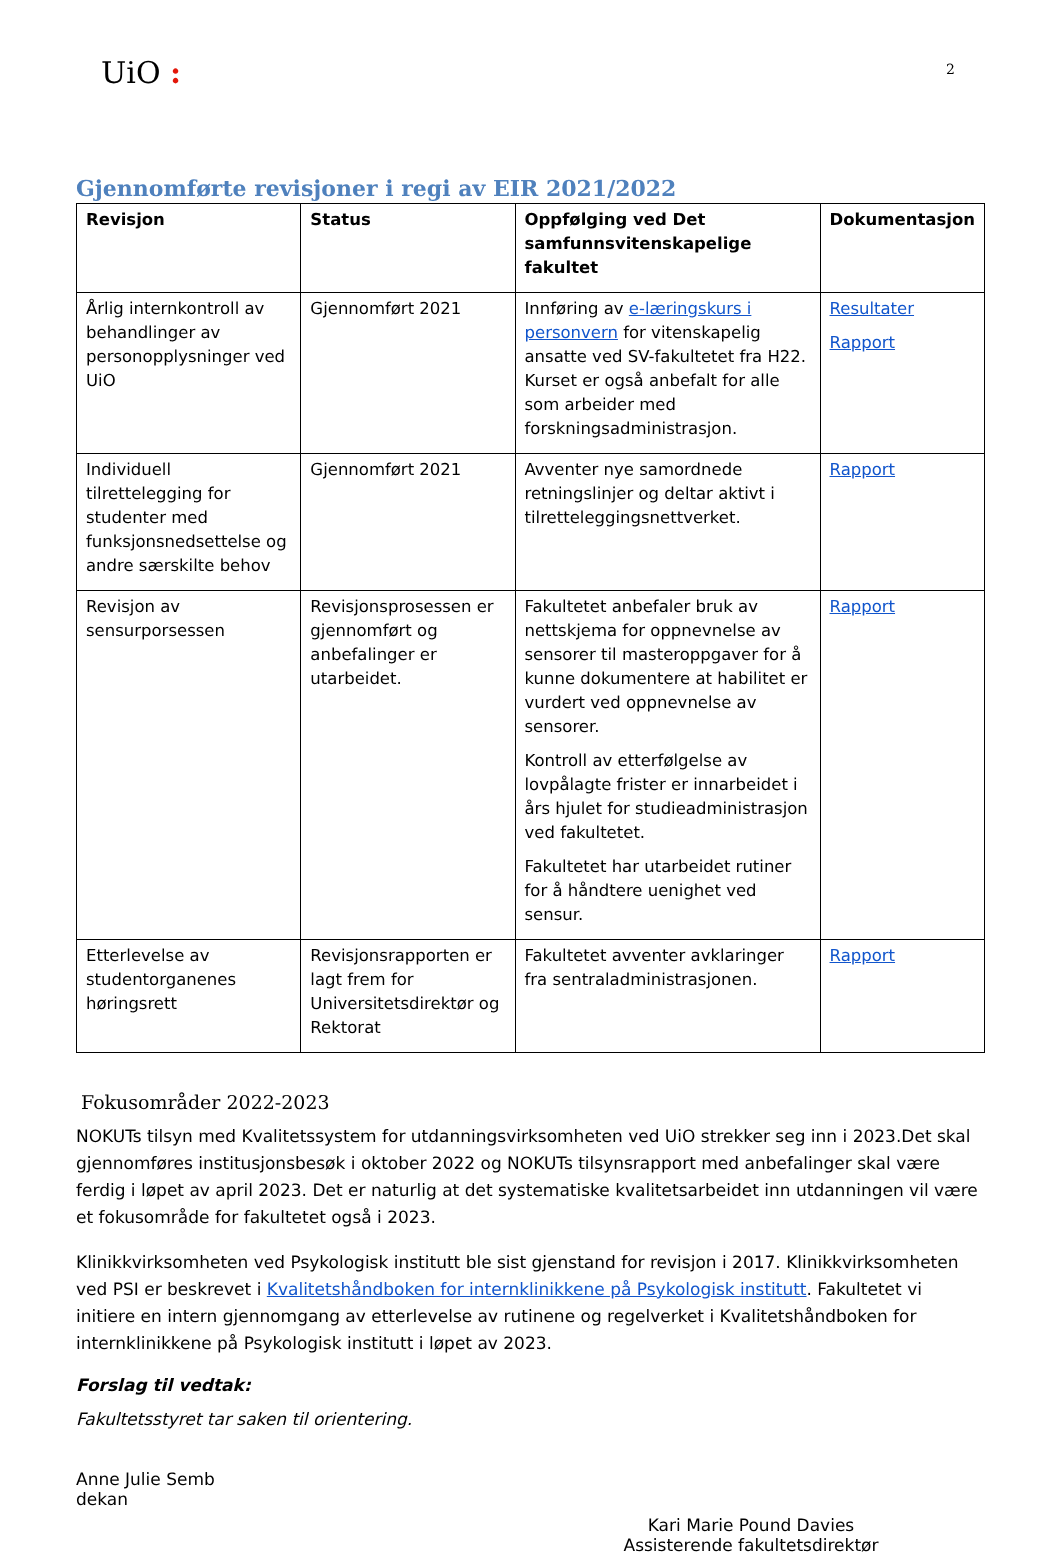UiO :
2
Gjennomførte revisjoner i regi av EIR 2021/2022
| Revisjon | Status | Oppfølging ved Det samfunnsvitenskapelige fakultet | Dokumentasjon |
| --- | --- | --- | --- |
| Årlig internkontroll av behandlinger av personopplysninger ved UiO | Gjennomført 2021 | Innføring av e-læringskurs i personvern for vitenskapelig ansatte ved SV-fakultetet fra H22. Kurset er også anbefalt for alle som arbeider med forskningsadministrasjon. | Resultater Rapport |
| Individuell tilrettelegging for studenter med funksjonsnedsettelse og andre særskilte behov | Gjennomført 2021 | Avventer nye samordnede retningslinjer og deltar aktivt i tilretteleggingsnettverket. | Rapport |
| Revisjon av sensurporsessen | Revisjonsprosessen er gjennomført og anbefalinger er utarbeidet. | Fakultetet anbefaler bruk av nettskjema for oppnevnelse av sensorer til masteroppgaver for å kunne dokumentere at habilitet er vurdert ved oppnevnelse av sensorer. Kontroll av etterfølgelse av lovpålagte frister er innarbeidet i års hjulet for studieadministrasjon ved fakultetet. Fakultetet har utarbeidet rutiner for å håndtere uenighet ved sensur. | Rapport |
| Etterlevelse av studentorganenes høringsrett | Revisjonsrapporten er lagt frem for Universitetsdirektør og Rektorat | Fakultetet avventer avklaringer fra sentraladministrasjonen. | Rapport |
Fokusområder 2022-2023
NOKUTs tilsyn med Kvalitetssystem for utdanningsvirksomheten ved UiO strekker seg inn i 2023.Det skal gjennomføres institusjonsbesøk i oktober 2022 og NOKUTs tilsynsrapport med anbefalinger skal være ferdig i løpet av april 2023. Det er naturlig at det systematiske kvalitetsarbeidet inn utdanningen vil være et fokusområde for fakultetet også i 2023.
Klinikkvirksomheten ved Psykologisk institutt ble sist gjenstand for revisjon i 2017. Klinikkvirksomheten ved PSI er beskrevet i Kvalitetshåndboken for internklinikkene på Psykologisk institutt. Fakultetet vi initiere en intern gjennomgang av etterlevelse av rutinene og regelverket i Kvalitetshåndboken for internklinikkene på Psykologisk institutt i løpet av 2023.
Forslag til vedtak:
Fakultetsstyret tar saken til orientering.
Anne Julie Semb
dekan
Kari Marie Pound Davies
Assisterende fakultetsdirektør